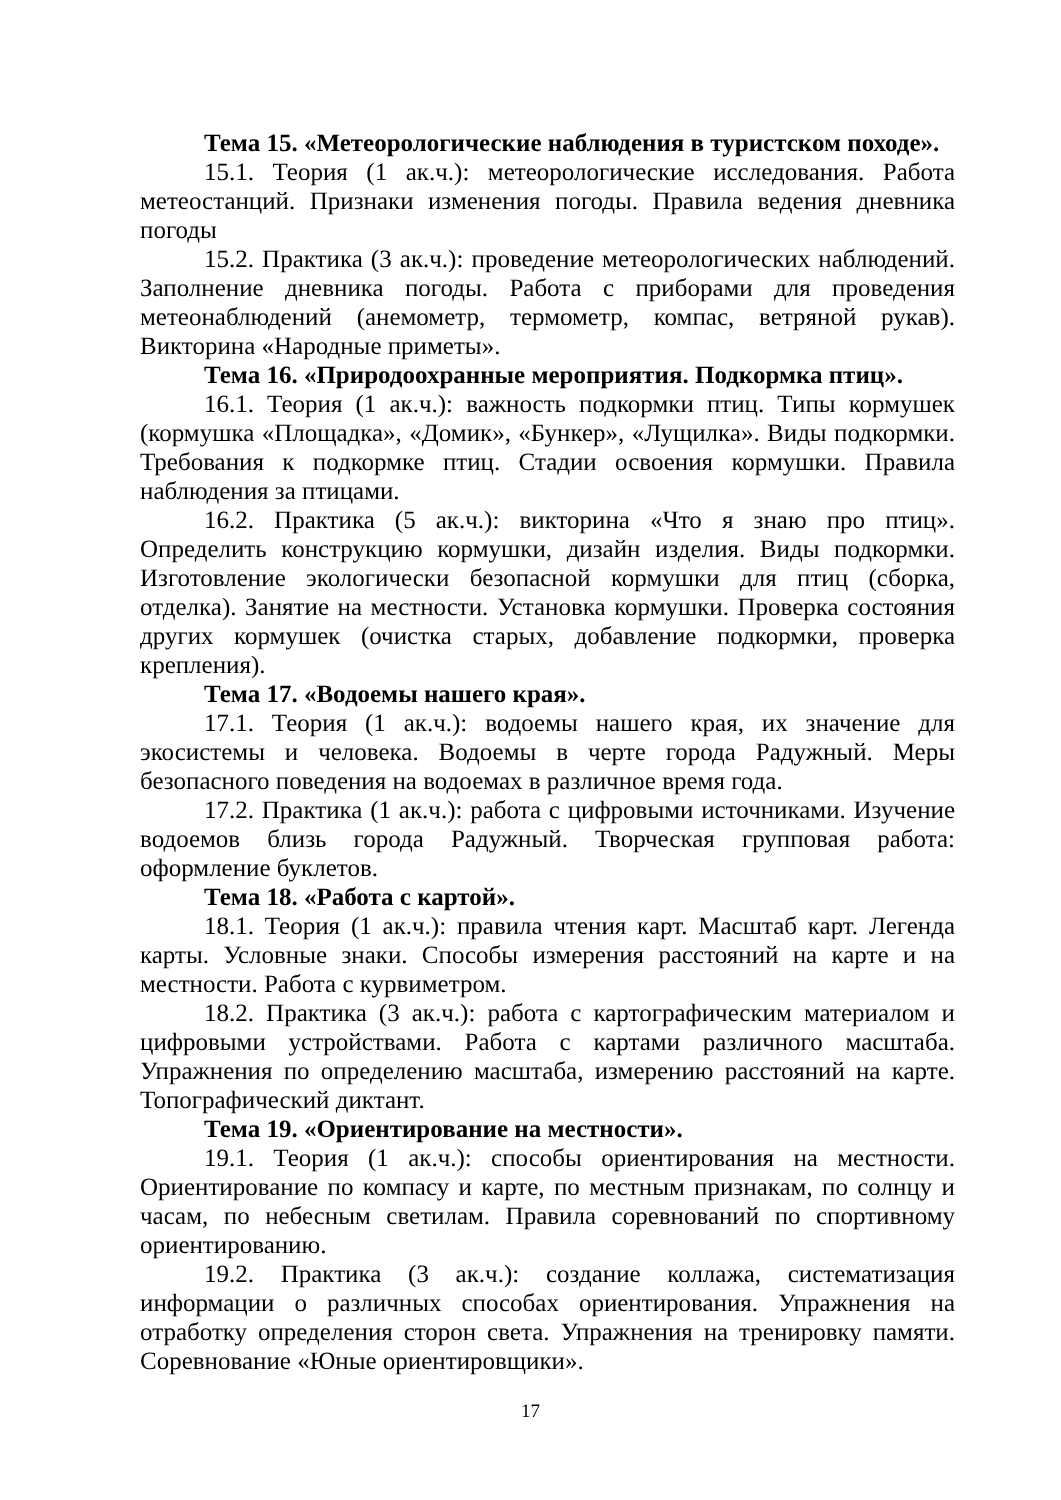Тема 15. «Метеорологические наблюдения в туристском походе».
15.1. Теория (1 ак.ч.): метеорологические исследования. Работа метеостанций. Признаки изменения погоды. Правила ведения дневника погоды
15.2. Практика (3 ак.ч.): проведение метеорологических наблюдений. Заполнение дневника погоды. Работа с приборами для проведения метеонаблюдений (анемометр, термометр, компас, ветряной рукав). Викторина «Народные приметы».
Тема 16. «Природоохранные мероприятия. Подкормка птиц».
16.1. Теория (1 ак.ч.): важность подкормки птиц. Типы кормушек (кормушка «Площадка», «Домик», «Бункер», «Лущилка». Виды подкормки. Требования к подкормке птиц. Стадии освоения кормушки. Правила наблюдения за птицами.
16.2. Практика (5 ак.ч.): викторина «Что я знаю про птиц». Определить конструкцию кормушки, дизайн изделия. Виды подкормки. Изготовление экологически безопасной кормушки для птиц (сборка, отделка). Занятие на местности. Установка кормушки. Проверка состояния других кормушек (очистка старых, добавление подкормки, проверка крепления).
Тема 17. «Водоемы нашего края».
17.1. Теория (1 ак.ч.): водоемы нашего края, их значение для экосистемы и человека. Водоемы в черте города Радужный. Меры безопасного поведения на водоемах в различное время года.
17.2. Практика (1 ак.ч.): работа с цифровыми источниками. Изучение водоемов близь города Радужный. Творческая групповая работа: оформление буклетов.
Тема 18. «Работа с картой».
18.1. Теория (1 ак.ч.): правила чтения карт. Масштаб карт. Легенда карты. Условные знаки. Способы измерения расстояний на карте и на местности. Работа с курвиметром.
18.2. Практика (3 ак.ч.): работа с картографическим материалом и цифровыми устройствами. Работа с картами различного масштаба. Упражнения по определению масштаба, измерению расстояний на карте. Топографический диктант.
Тема 19. «Ориентирование на местности».
19.1. Теория (1 ак.ч.): способы ориентирования на местности. Ориентирование по компасу и карте, по местным признакам, по солнцу и часам, по небесным светилам. Правила соревнований по спортивному ориентированию.
19.2. Практика (3 ак.ч.): создание коллажа, систематизация информации о различных способах ориентирования. Упражнения на отработку определения сторон света. Упражнения на тренировку памяти. Соревнование «Юные ориентировщики».
17